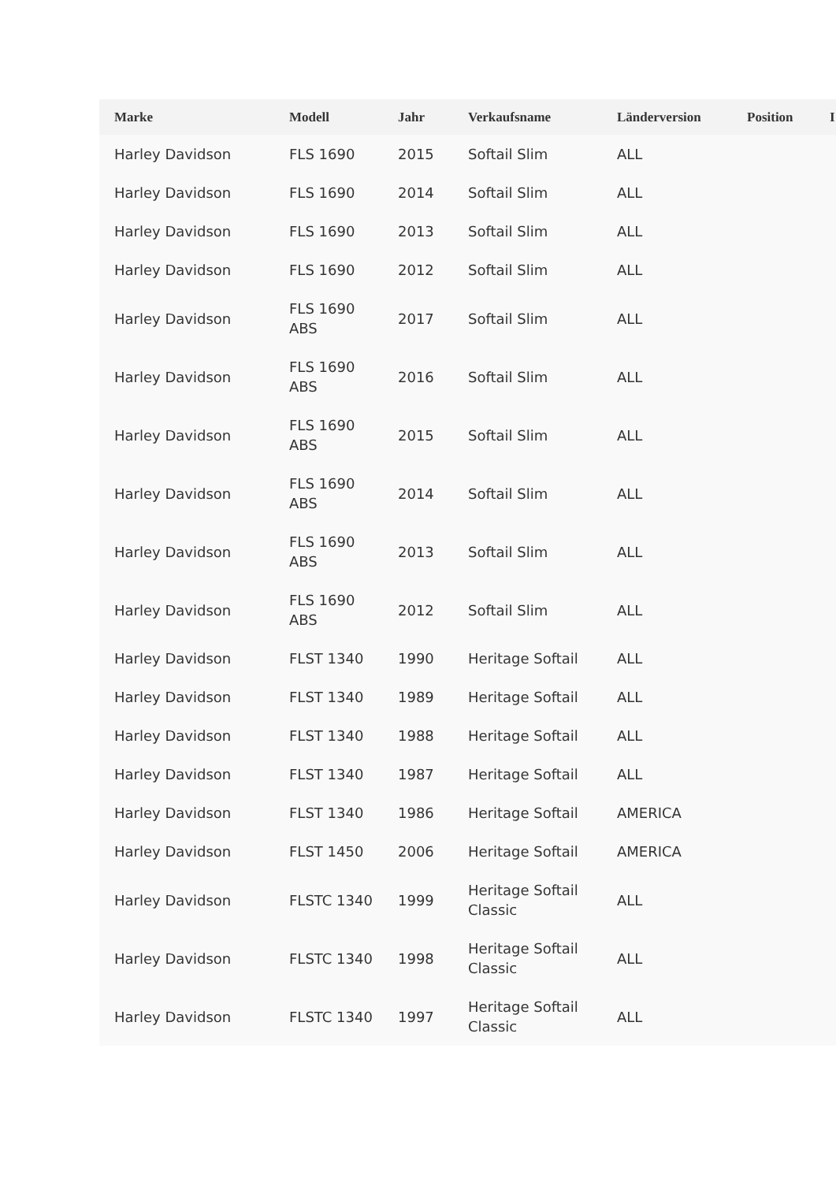| Marke | Modell | Jahr | Verkaufsname | Länderversion | Position | I |
| --- | --- | --- | --- | --- | --- | --- |
| Harley Davidson | FLS 1690 | 2015 | Softail Slim | ALL | | |
| Harley Davidson | FLS 1690 | 2014 | Softail Slim | ALL | | |
| Harley Davidson | FLS 1690 | 2013 | Softail Slim | ALL | | |
| Harley Davidson | FLS 1690 | 2012 | Softail Slim | ALL | | |
| Harley Davidson | FLS 1690 ABS | 2017 | Softail Slim | ALL | | |
| Harley Davidson | FLS 1690 ABS | 2016 | Softail Slim | ALL | | |
| Harley Davidson | FLS 1690 ABS | 2015 | Softail Slim | ALL | | |
| Harley Davidson | FLS 1690 ABS | 2014 | Softail Slim | ALL | | |
| Harley Davidson | FLS 1690 ABS | 2013 | Softail Slim | ALL | | |
| Harley Davidson | FLS 1690 ABS | 2012 | Softail Slim | ALL | | |
| Harley Davidson | FLST 1340 | 1990 | Heritage Softail | ALL | | |
| Harley Davidson | FLST 1340 | 1989 | Heritage Softail | ALL | | |
| Harley Davidson | FLST 1340 | 1988 | Heritage Softail | ALL | | |
| Harley Davidson | FLST 1340 | 1987 | Heritage Softail | ALL | | |
| Harley Davidson | FLST 1340 | 1986 | Heritage Softail | AMERICA | | |
| Harley Davidson | FLST 1450 | 2006 | Heritage Softail | AMERICA | | |
| Harley Davidson | FLSTC 1340 | 1999 | Heritage Softail Classic | ALL | | |
| Harley Davidson | FLSTC 1340 | 1998 | Heritage Softail Classic | ALL | | |
| Harley Davidson | FLSTC 1340 | 1997 | Heritage Softail Classic | ALL | | |